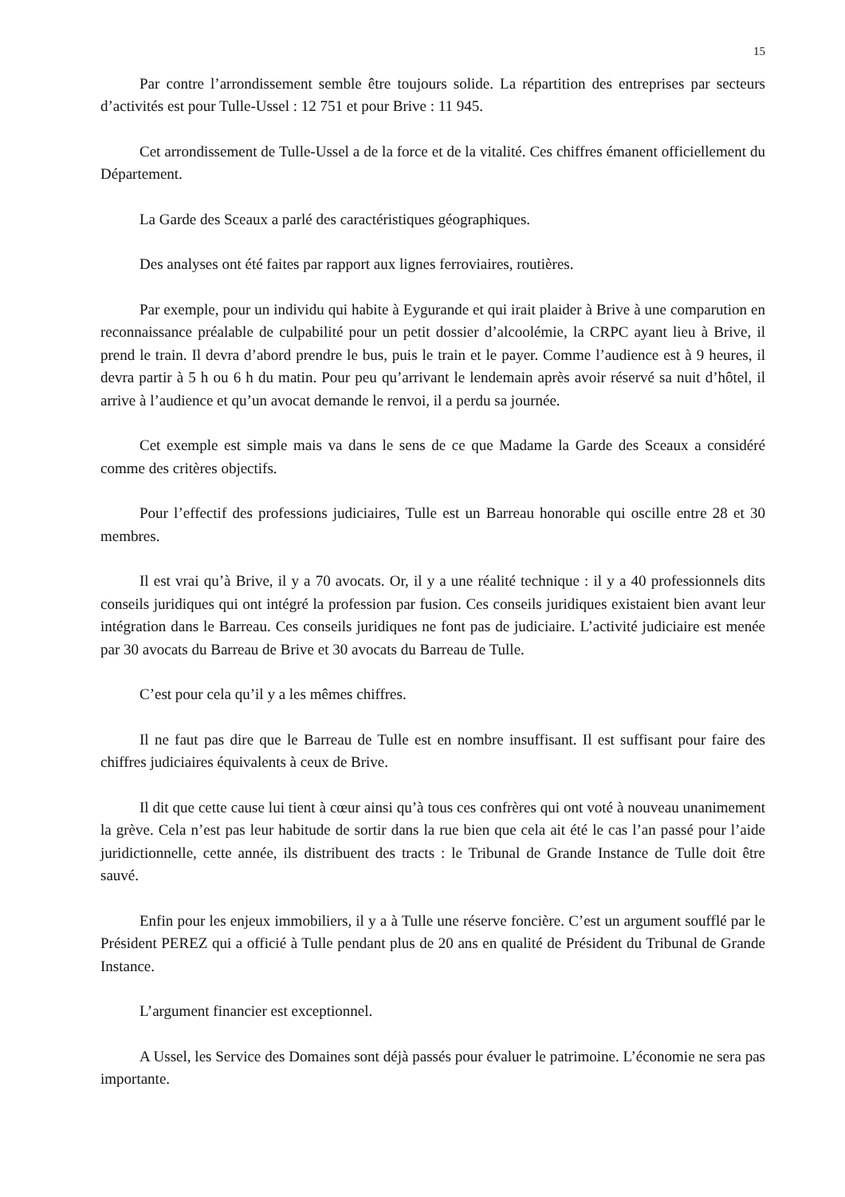15
Par contre l’arrondissement semble être toujours solide. La répartition des entreprises par secteurs d’activités est pour Tulle-Ussel : 12 751 et pour Brive : 11 945.
Cet arrondissement de Tulle-Ussel a de la force et de la vitalité. Ces chiffres émanent officiellement du Département.
La Garde des Sceaux a parlé des caractéristiques géographiques.
Des analyses ont été faites par rapport aux lignes ferroviaires, routières.
Par exemple, pour un individu qui habite à Eygurande et qui irait plaider à Brive à une comparution en reconnaissance préalable de culpabilité pour un petit dossier d’alcoolémie, la CRPC ayant lieu à Brive, il prend le train. Il devra d’abord prendre le bus, puis le train et le payer. Comme l’audience est à 9 heures, il devra partir à 5 h ou 6 h du matin. Pour peu qu’arrivant le lendemain après avoir réservé sa nuit d’hôtel, il arrive à l’audience et qu’un avocat demande le renvoi, il a perdu sa journée.
Cet exemple est simple mais va dans le sens de ce que Madame la Garde des Sceaux a considéré comme des critères objectifs.
Pour l’effectif des professions judiciaires, Tulle est un Barreau honorable qui oscille entre 28 et 30 membres.
Il est vrai qu’à Brive, il y a 70 avocats. Or, il y a une réalité technique : il y a 40 professionnels dits conseils juridiques qui ont intégré la profession par fusion. Ces conseils juridiques existaient bien avant leur intégration dans le Barreau. Ces conseils juridiques ne font pas de judiciaire. L’activité judiciaire est menée par 30 avocats du Barreau de Brive et 30 avocats du Barreau de Tulle.
C’est pour cela qu’il y a les mêmes chiffres.
Il ne faut pas dire que le Barreau de Tulle est en nombre insuffisant. Il est suffisant pour faire des chiffres judiciaires équivalents à ceux de Brive.
Il dit que cette cause lui tient à cœur ainsi qu’à tous ces confrères qui ont voté à nouveau unanimement la grève. Cela n’est pas leur habitude de sortir dans la rue bien que cela ait été le cas l’an passé pour l’aide juridictionnelle, cette année, ils distribuent des tracts : le Tribunal de Grande Instance de Tulle doit être sauvé.
Enfin pour les enjeux immobiliers, il y a à Tulle une réserve foncière. C’est un argument soufflé par le Président PEREZ qui a officié à Tulle pendant plus de 20 ans en qualité de Président du Tribunal de Grande Instance.
L’argument financier est exceptionnel.
A Ussel, les Service des Domaines sont déjà passés pour évaluer le patrimoine. L’économie ne sera pas importante.